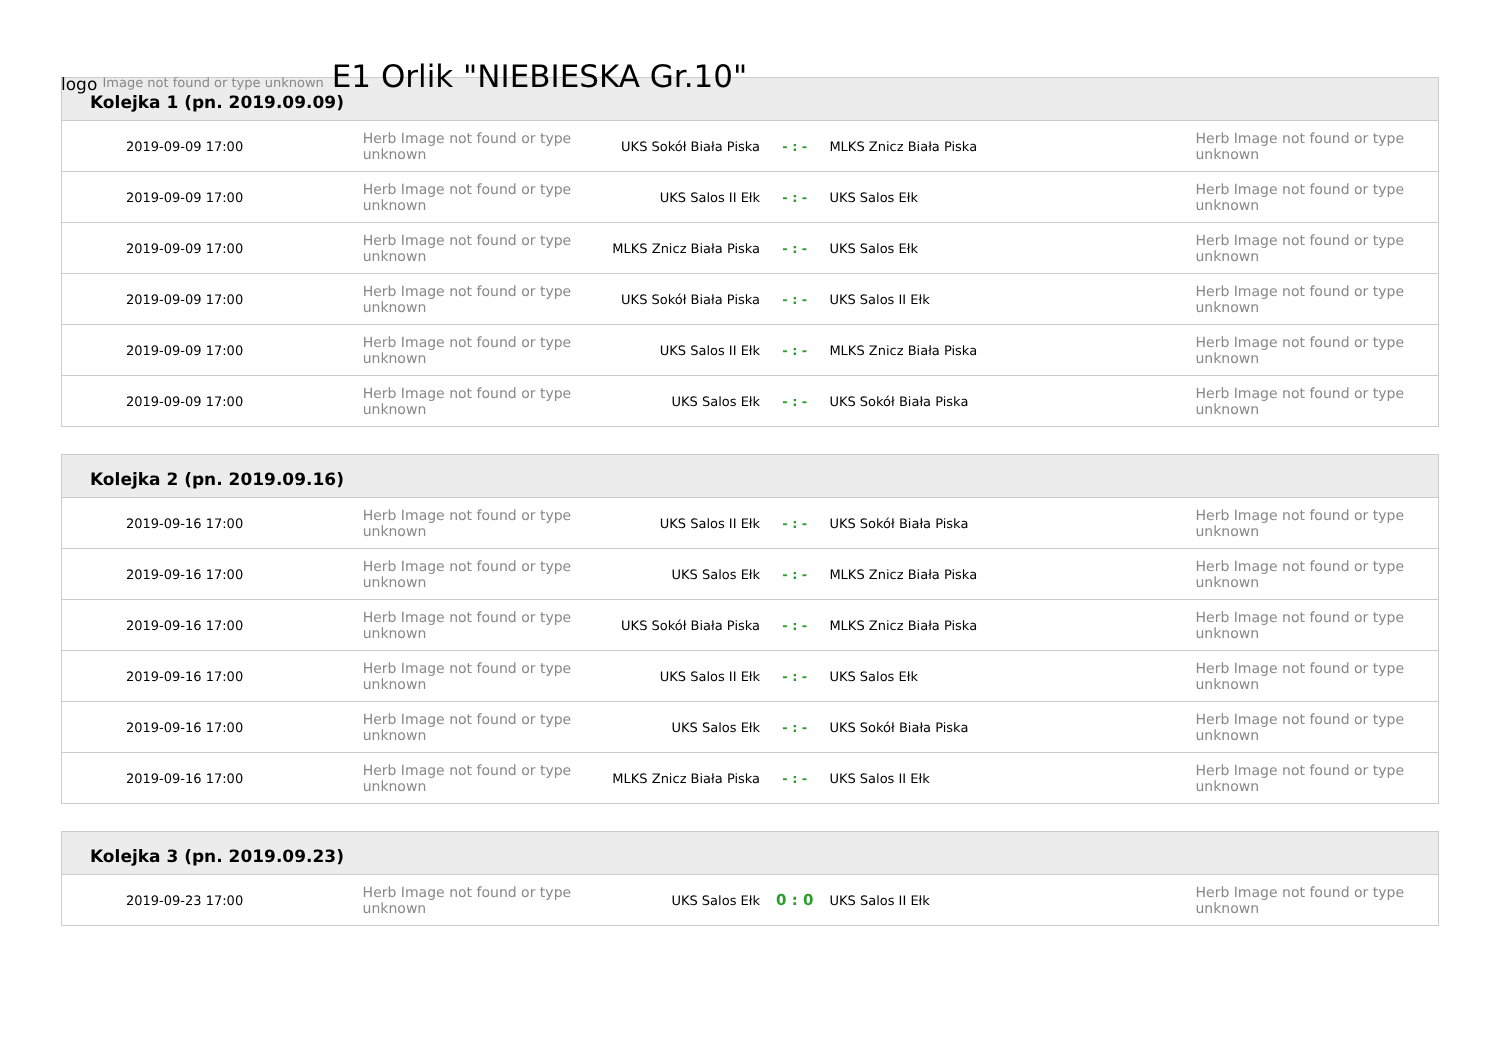logo Image not found or type unknown
E1 Orlik "NIEBIESKA Gr.10"
Kolejka 1 (pn. 2019.09.09)
| 2019-09-09 17:00 | Herb Image not found or type unknown | UKS Sokół Biała Piska | - : - | MLKS Znicz Biała Piska | Herb Image not found or type unknown |
| 2019-09-09 17:00 | Herb Image not found or type unknown | UKS Salos II Ełk | - : - | UKS Salos Ełk | Herb Image not found or type unknown |
| 2019-09-09 17:00 | Herb Image not found or type unknown | MLKS Znicz Biała Piska | - : - | UKS Salos Ełk | Herb Image not found or type unknown |
| 2019-09-09 17:00 | Herb Image not found or type unknown | UKS Sokół Biała Piska | - : - | UKS Salos II Ełk | Herb Image not found or type unknown |
| 2019-09-09 17:00 | Herb Image not found or type unknown | UKS Salos II Ełk | - : - | MLKS Znicz Biała Piska | Herb Image not found or type unknown |
| 2019-09-09 17:00 | Herb Image not found or type unknown | UKS Salos Ełk | - : - | UKS Sokół Biała Piska | Herb Image not found or type unknown |
Kolejka 2 (pn. 2019.09.16)
| 2019-09-16 17:00 | Herb Image not found or type unknown | UKS Salos II Ełk | - : - | UKS Sokół Biała Piska | Herb Image not found or type unknown |
| 2019-09-16 17:00 | Herb Image not found or type unknown | UKS Salos Ełk | - : - | MLKS Znicz Biała Piska | Herb Image not found or type unknown |
| 2019-09-16 17:00 | Herb Image not found or type unknown | UKS Sokół Biała Piska | - : - | MLKS Znicz Biała Piska | Herb Image not found or type unknown |
| 2019-09-16 17:00 | Herb Image not found or type unknown | UKS Salos II Ełk | - : - | UKS Salos Ełk | Herb Image not found or type unknown |
| 2019-09-16 17:00 | Herb Image not found or type unknown | UKS Salos Ełk | - : - | UKS Sokół Biała Piska | Herb Image not found or type unknown |
| 2019-09-16 17:00 | Herb Image not found or type unknown | MLKS Znicz Biała Piska | - : - | UKS Salos II Ełk | Herb Image not found or type unknown |
Kolejka 3 (pn. 2019.09.23)
| 2019-09-23 17:00 | Herb Image not found or type unknown | UKS Salos Ełk | 0 : 0 | UKS Salos II Ełk | Herb Image not found or type unknown |